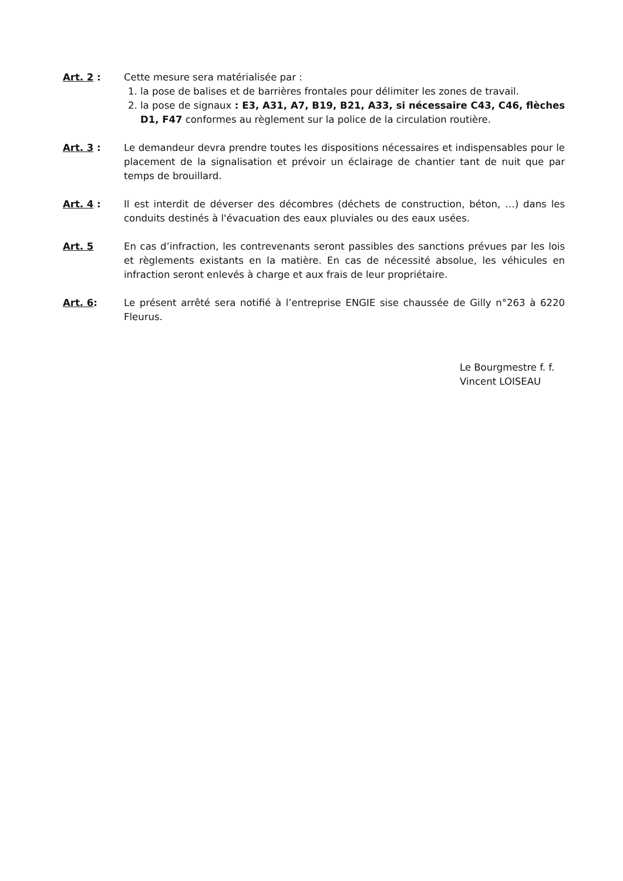Art. 2 : Cette mesure sera matérialisée par :
1. la pose de balises et de barrières frontales pour délimiter les zones de travail.
2. la pose de signaux : E3, A31, A7, B19, B21, A33, si nécessaire C43, C46, flèches D1, F47 conformes au règlement sur la police de la circulation routière.
Art. 3 : Le demandeur devra prendre toutes les dispositions nécessaires et indispensables pour le placement de la signalisation et prévoir un éclairage de chantier tant de nuit que par temps de brouillard.
Art. 4 : Il est interdit de déverser des décombres (déchets de construction, béton, …) dans les conduits destinés à l'évacuation des eaux pluviales ou des eaux usées.
Art. 5 En cas d’infraction, les contrevenants seront passibles des sanctions prévues par les lois et règlements existants en la matière. En cas de nécessité absolue, les véhicules en infraction seront enlevés à charge et aux frais de leur propriétaire.
Art. 6: Le présent arrêté sera notifié à l’entreprise ENGIE sise chaussée de Gilly n°263 à 6220 Fleurus.
Le Bourgmestre f. f.
Vincent LOISEAU